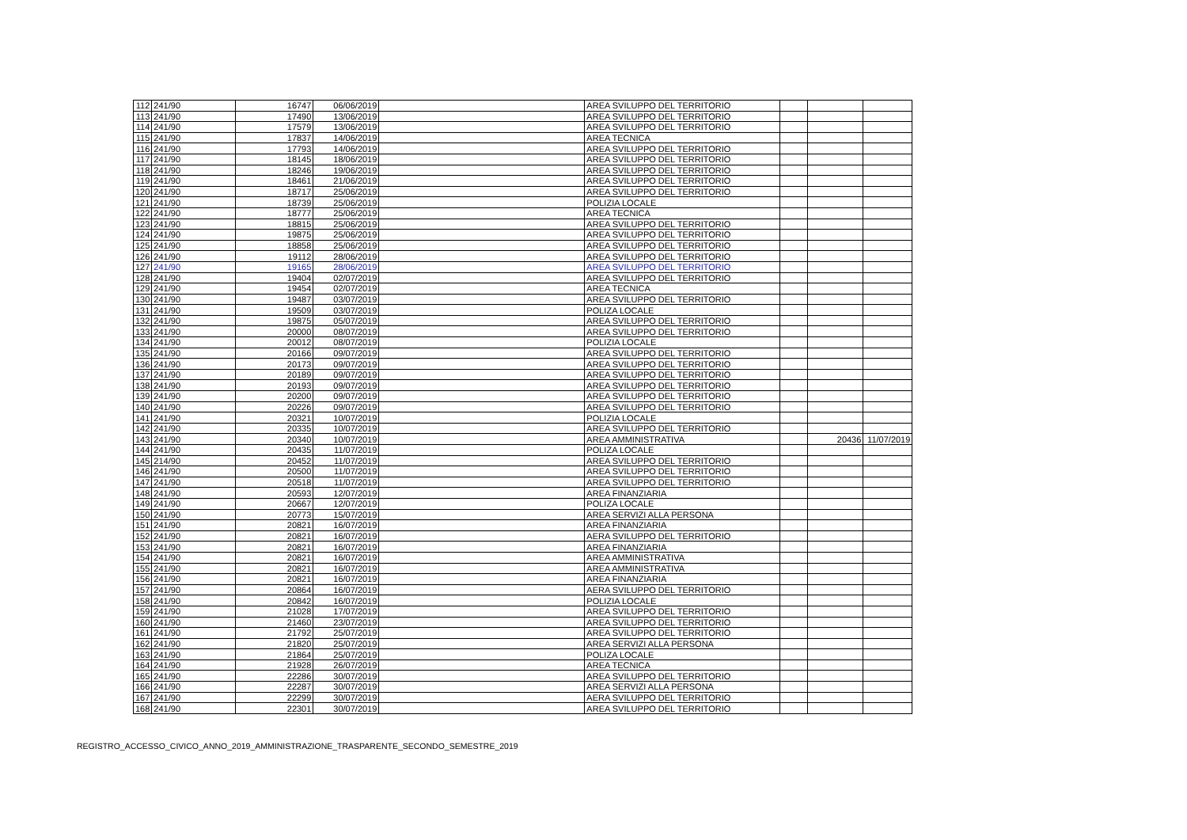| 112 | 241/90 | 16747 | 06/06/2019 | | AREA SVILUPPO DEL TERRITORIO | | | |
| 113 | 241/90 | 17490 | 13/06/2019 | | AREA SVILUPPO DEL TERRITORIO | | | |
| 114 | 241/90 | 17579 | 13/06/2019 | | AREA SVILUPPO DEL TERRITORIO | | | |
| 115 | 241/90 | 17837 | 14/06/2019 | | AREA TECNICA | | | |
| 116 | 241/90 | 17793 | 14/06/2019 | | AREA SVILUPPO DEL TERRITORIO | | | |
| 117 | 241/90 | 18145 | 18/06/2019 | | AREA SVILUPPO DEL TERRITORIO | | | |
| 118 | 241/90 | 18246 | 19/06/2019 | | AREA SVILUPPO DEL TERRITORIO | | | |
| 119 | 241/90 | 18461 | 21/06/2019 | | AREA SVILUPPO DEL TERRITORIO | | | |
| 120 | 241/90 | 18717 | 25/06/2019 | | AREA SVILUPPO DEL TERRITORIO | | | |
| 121 | 241/90 | 18739 | 25/06/2019 | | POLIZIA LOCALE | | | |
| 122 | 241/90 | 18777 | 25/06/2019 | | AREA TECNICA | | | |
| 123 | 241/90 | 18815 | 25/06/2019 | | AREA SVILUPPO DEL TERRITORIO | | | |
| 124 | 241/90 | 19875 | 25/06/2019 | | AREA SVILUPPO DEL TERRITORIO | | | |
| 125 | 241/90 | 18858 | 25/06/2019 | | AREA SVILUPPO DEL TERRITORIO | | | |
| 126 | 241/90 | 19112 | 28/06/2019 | | AREA SVILUPPO DEL TERRITORIO | | | |
| 127 | 241/90 | 19165 | 28/06/2019 | | AREA SVILUPPO DEL TERRITORIO | | | |
| 128 | 241/90 | 19404 | 02/07/2019 | | AREA SVILUPPO DEL TERRITORIO | | | |
| 129 | 241/90 | 19454 | 02/07/2019 | | AREA TECNICA | | | |
| 130 | 241/90 | 19487 | 03/07/2019 | | AREA SVILUPPO DEL TERRITORIO | | | |
| 131 | 241/90 | 19509 | 03/07/2019 | | POLIZA LOCALE | | | |
| 132 | 241/90 | 19875 | 05/07/2019 | | AREA SVILUPPO DEL TERRITORIO | | | |
| 133 | 241/90 | 20000 | 08/07/2019 | | AREA SVILUPPO DEL TERRITORIO | | | |
| 134 | 241/90 | 20012 | 08/07/2019 | | POLIZIA LOCALE | | | |
| 135 | 241/90 | 20166 | 09/07/2019 | | AREA SVILUPPO DEL TERRITORIO | | | |
| 136 | 241/90 | 20173 | 09/07/2019 | | AREA SVILUPPO DEL TERRITORIO | | | |
| 137 | 241/90 | 20189 | 09/07/2019 | | AREA SVILUPPO DEL TERRITORIO | | | |
| 138 | 241/90 | 20193 | 09/07/2019 | | AREA SVILUPPO DEL TERRITORIO | | | |
| 139 | 241/90 | 20200 | 09/07/2019 | | AREA SVILUPPO DEL TERRITORIO | | | |
| 140 | 241/90 | 20226 | 09/07/2019 | | AREA SVILUPPO DEL TERRITORIO | | | |
| 141 | 241/90 | 20321 | 10/07/2019 | | POLIZIA LOCALE | | | |
| 142 | 241/90 | 20335 | 10/07/2019 | | AREA SVILUPPO DEL TERRITORIO | | | |
| 143 | 241/90 | 20340 | 10/07/2019 | | AREA AMMINISTRATIVA | | 20436 | 11/07/2019 |
| 144 | 241/90 | 20435 | 11/07/2019 | | POLIZA LOCALE | | | |
| 145 | 214/90 | 20452 | 11/07/2019 | | AREA SVILUPPO DEL TERRITORIO | | | |
| 146 | 241/90 | 20500 | 11/07/2019 | | AREA SVILUPPO DEL TERRITORIO | | | |
| 147 | 241/90 | 20518 | 11/07/2019 | | AREA SVILUPPO DEL TERRITORIO | | | |
| 148 | 241/90 | 20593 | 12/07/2019 | | AREA FINANZIARIA | | | |
| 149 | 241/90 | 20667 | 12/07/2019 | | POLIZA LOCALE | | | |
| 150 | 241/90 | 20773 | 15/07/2019 | | AREA SERVIZI ALLA PERSONA | | | |
| 151 | 241/90 | 20821 | 16/07/2019 | | AREA FINANZIARIA | | | |
| 152 | 241/90 | 20821 | 16/07/2019 | | AERA SVILUPPO DEL TERRITORIO | | | |
| 153 | 241/90 | 20821 | 16/07/2019 | | AREA FINANZIARIA | | | |
| 154 | 241/90 | 20821 | 16/07/2019 | | AREA AMMINISTRATIVA | | | |
| 155 | 241/90 | 20821 | 16/07/2019 | | AREA AMMINISTRATIVA | | | |
| 156 | 241/90 | 20821 | 16/07/2019 | | AREA FINANZIARIA | | | |
| 157 | 241/90 | 20864 | 16/07/2019 | | AERA SVILUPPO DEL TERRITORIO | | | |
| 158 | 241/90 | 20842 | 16/07/2019 | | POLIZIA LOCALE | | | |
| 159 | 241/90 | 21028 | 17/07/2019 | | AREA SVILUPPO DEL TERRITORIO | | | |
| 160 | 241/90 | 21460 | 23/07/2019 | | AREA SVILUPPO DEL TERRITORIO | | | |
| 161 | 241/90 | 21792 | 25/07/2019 | | AREA SVILUPPO DEL TERRITORIO | | | |
| 162 | 241/90 | 21820 | 25/07/2019 | | AREA SERVIZI ALLA PERSONA | | | |
| 163 | 241/90 | 21864 | 25/07/2019 | | POLIZA LOCALE | | | |
| 164 | 241/90 | 21928 | 26/07/2019 | | AREA TECNICA | | | |
| 165 | 241/90 | 22286 | 30/07/2019 | | AREA SVILUPPO DEL TERRITORIO | | | |
| 166 | 241/90 | 22287 | 30/07/2019 | | AREA SERVIZI ALLA PERSONA | | | |
| 167 | 241/90 | 22299 | 30/07/2019 | | AERA SVILUPPO DEL TERRITORIO | | | |
| 168 | 241/90 | 22301 | 30/07/2019 | | AREA SVILUPPO DEL TERRITORIO | | | |
REGISTRO_ACCESSO_CIVICO_ANNO_2019_AMMINISTRAZIONE_TRASPARENTE_SECONDO_SEMESTRE_2019